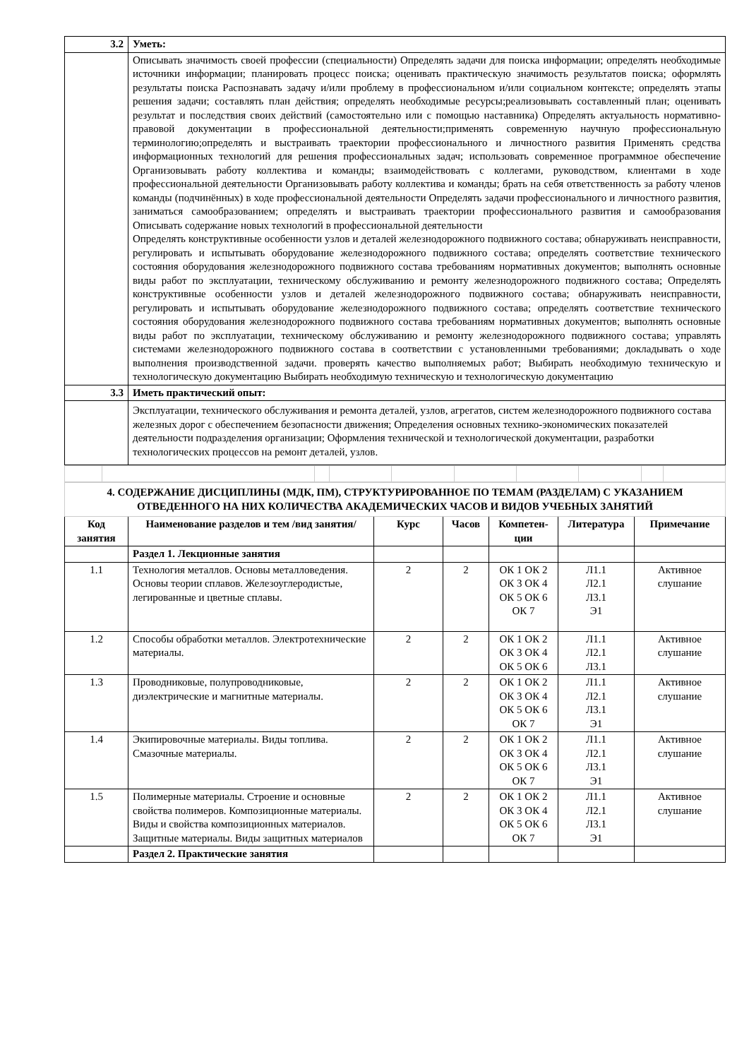| 3.2 | Уметь: |
| | Описывать значимость своей профессии (специальности) Определять задачи для поиска информации; определять необходимые источники информации; планировать процесс поиска; оценивать практическую значимость результатов поиска; оформлять результаты поиска Распознавать задачу и/или проблему в профессиональном и/или социальном контексте; определять этапы решения задачи; составлять план действия; определять необходимые ресурсы;реализовывать составленный план; оценивать результат и последствия своих действий (самостоятельно или с помощью наставника) Определять актуальность нормативно-правовой документации в профессиональной деятельности;применять современную научную профессиональную терминологию;определять и выстраивать траектории профессионального и личностного развития Применять средства информационных технологий для решения профессиональных задач; использовать современное программное обеспечение Организовывать работу коллектива и команды; взаимодействовать с коллегами, руководством, клиентами в ходе профессиональной деятельности Организовывать работу коллектива и команды; брать на себя ответственность за работу членов команды (подчинённых) в ходе профессиональной деятельности Определять задачи профессионального и личностного развития, заниматься самообразованием; определять и выстраивать траектории профессионального развития и самообразования Описывать содержание новых технологий в профессиональной деятельности Определять конструктивные особенности узлов и деталей железнодорожного подвижного состава; обнаруживать неисправности, регулировать и испытывать оборудование железнодорожного подвижного состава; определять соответствие технического состояния оборудования железнодорожного подвижного состава требованиям нормативных документов; выполнять основные виды работ по эксплуатации, техническому обслуживанию и ремонту железнодорожного подвижного состава; Определять конструктивные особенности узлов и деталей железнодорожного подвижного состава; обнаруживать неисправности, регулировать и испытывать оборудование железнодорожного подвижного состава; определять соответствие технического состояния оборудования железнодорожного подвижного состава требованиям нормативных документов; выполнять основные виды работ по эксплуатации, техническому обслуживанию и ремонту железнодорожного подвижного состава; управлять системами железнодорожного подвижного состава в соответствии с установленными требованиями; докладывать о ходе выполнения производственной задачи. проверять качество выполняемых работ; Выбирать необходимую техническую и технологическую документацию Выбирать необходимую техническую и технологическую документацию |
| 3.3 | Иметь практический опыт: |
| | Эксплуатации, технического обслуживания и ремонта деталей, узлов, агрегатов, систем железнодорожного подвижного состава железных дорог с обеспечением безопасности движения; Определения основных технико-экономических показателей деятельности подразделения организации; Оформления технической и технологической документации, разработки технологических процессов на ремонт деталей, узлов. |
| 4. СОДЕРЖАНИЕ ДИСЦИПЛИНЫ (МДК, ПМ), СТРУКТУРИРОВАННОЕ ПО ТЕМАМ (РАЗДЕЛАМ) С УКАЗАНИЕМ ОТВЕДЕННОГО НА НИХ КОЛИЧЕСТВА АКАДЕМИЧЕСКИХ ЧАСОВ И ВИДОВ УЧЕБНЫХ ЗАНЯТИЙ | | | | | | |
| Код занятия | Наименование разделов и тем /вид занятия/ | Курс | Часов | Компетен-ции | Литература | Примечание |
| | Раздел 1. Лекционные занятия | | | | | |
| 1.1 | Технология металлов. Основы металловедения. Основы теории сплавов. Железоуглеродистые, легированные и цветные сплавы. | 2 | 2 | ОК 1 ОК 2 ОК 3 ОК 4 ОК 5 ОК 6 ОК 7 | Л1.1 Л2.1 Л3.1 Э1 | Активное слушание |
| 1.2 | Способы обработки металлов. Электротехнические материалы. | 2 | 2 | ОК 1 ОК 2 ОК 3 ОК 4 ОК 5 ОК 6 | Л1.1 Л2.1 Л3.1 | Активное слушание |
| 1.3 | Проводниковые, полупроводниковые, диэлектрические и магнитные материалы. | 2 | 2 | ОК 1 ОК 2 ОК 3 ОК 4 ОК 5 ОК 6 ОК 7 | Л1.1 Л2.1 Л3.1 Э1 | Активное слушание |
| 1.4 | Экипировочные материалы. Виды топлива. Смазочные материалы. | 2 | 2 | ОК 1 ОК 2 ОК 3 ОК 4 ОК 5 ОК 6 ОК 7 | Л1.1 Л2.1 Л3.1 Э1 | Активное слушание |
| 1.5 | Полимерные материалы. Строение и основные свойства полимеров. Композиционные материалы. Виды и свойства композиционных материалов. Защитные материалы. Виды защитных материалов | 2 | 2 | ОК 1 ОК 2 ОК 3 ОК 4 ОК 5 ОК 6 ОК 7 | Л1.1 Л2.1 Л3.1 Э1 | Активное слушание |
| | Раздел 2. Практические занятия | | | | | |